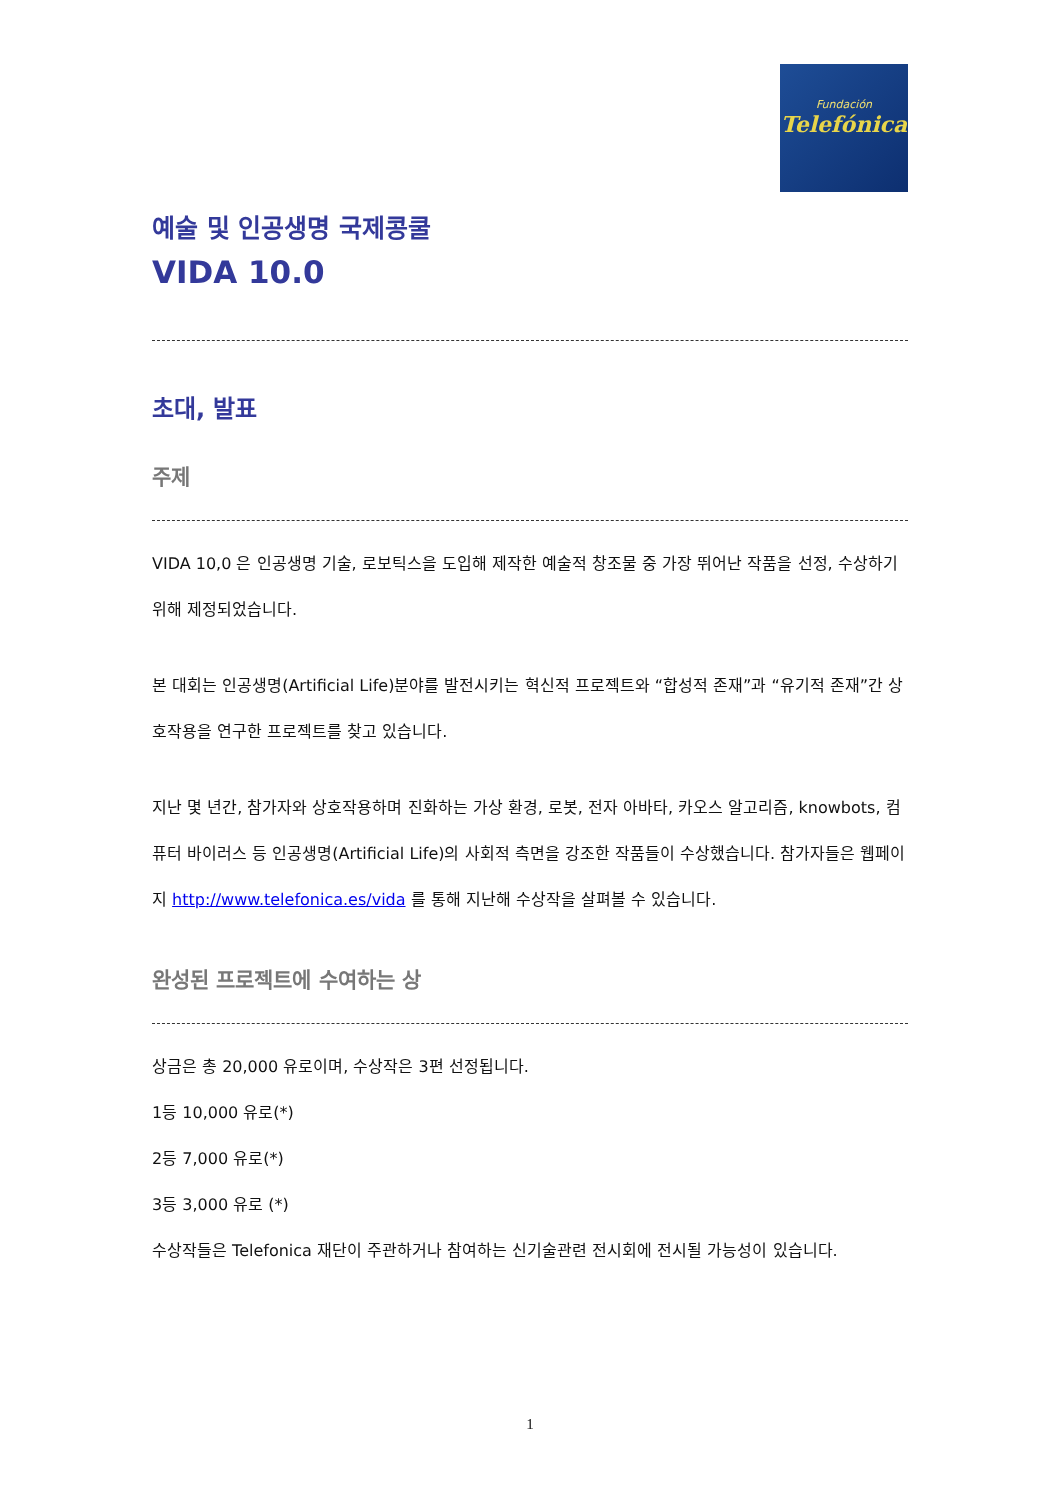Fundación
Telefónica
예술 및 인공생명 국제콩쿨
VIDA 10.0
초대, 발표
주제
VIDA 10,0 은 인공생명 기술, 로보틱스을 도입해 제작한 예술적 창조물 중 가장 뛰어난 작품을 선정, 수상하기 위해 제정되었습니다.
본 대회는 인공생명(Artificial Life)분야를 발전시키는 혁신적 프로젝트와 “합성적 존재”과 “유기적 존재”간 상호작용을 연구한 프로젝트를 찾고 있습니다.
지난 몇 년간, 참가자와 상호작용하며 진화하는 가상 환경, 로봇, 전자 아바타, 카오스 알고리즘, knowbots, 컴퓨터 바이러스 등 인공생명(Artificial Life)의 사회적 측면을 강조한 작품들이 수상했습니다. 참가자들은 웹페이지 http://www.telefonica.es/vida 를 통해 지난해 수상작을 살펴볼 수 있습니다.
완성된 프로젝트에 수여하는 상
상금은 총 20,000 유로이며, 수상작은 3편 선정됩니다.
1등 10,000 유로(*)
2등 7,000 유로(*)
3등 3,000 유로 (*)
수상작들은 Telefonica 재단이 주관하거나 참여하는 신기술관련 전시회에 전시될 가능성이 있습니다.
1